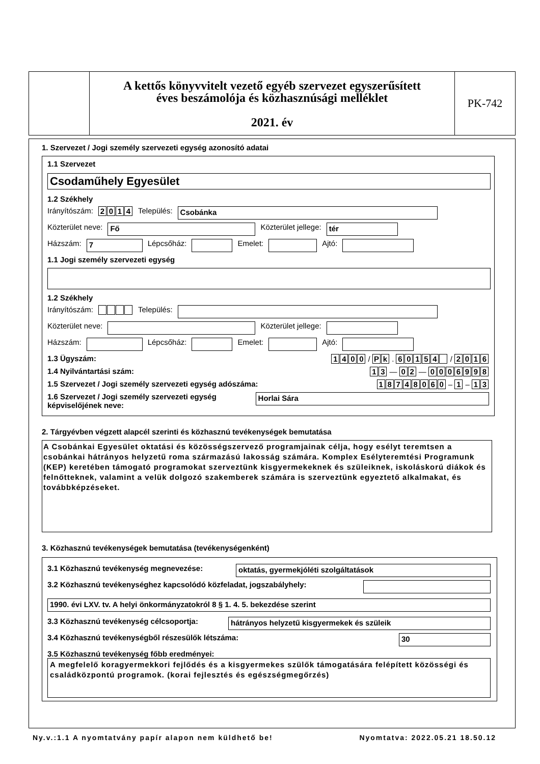A kettős könyvvitelt vezető egyéb szervezet egyszerűsített
éves beszámolója és közhasznúsági melléklet
2021. év
PK-742
1. Szervezet / Jogi személy szervezeti egység azonosító adatai
1.1 Szervezet
Csodaműhely Egyesület
1.2 Székhely
Irányítószám: 2014 Település: Csobánka
Közterület neve: Fő Közterület jellege: tér
Házszám: 7 Lépcsőház: Emelet: Ajtó:
1.1 Jogi személy szervezeti egység
1.2 Székhely
Irányítószám: Település:
Közterület neve: Közterület jellege:
Házszám: Lépcsőház: Emelet: Ajtó:
1.3 Ügyszám: 1400 / Pk . 60154 / 2016
1.4 Nyilvántartási szám: 13 — 02 — 0006998
1.5 Szervezet / Jogi személy szervezeti egység adószáma: 18748060 – 1 – 13
1.6 Szervezet / Jogi személy szervezeti egység képviselőjének neve: Horlai Sára
2. Tárgyévben végzett alapcél szerinti és közhasznú tevékenységek bemutatása
A Csobánkai Egyesület oktatási és közösségszervező programjainak célja, hogy esélyt teremtsen a csobánkai hátrányos helyzetű roma származású lakosság számára. Komplex Esélyteremtési Programunk (KEP) keretében támogató programokat szerveztünk kisgyermekeknek és szüleiknek, iskoláskorú diákok és felnőtteknek, valamint a velük dolgozó szakemberek számára is szerveztünk egyeztető alkalmakat, és továbbképzéseket.
3. Közhasznú tevékenységek bemutatása (tevékenységenként)
3.1 Közhasznú tevékenység megnevezése: oktatás, gyermekjóléti szolgáltatások
3.2 Közhasznú tevékenységhez kapcsolódó közfeladat, jogszabályhely:
1990. évi LXV. tv. A helyi önkormányzatokról 8 § 1. 4. 5. bekezdése szerint
3.3 Közhasznú tevékenység célcsoportja: hátrányos helyzetű kisgyermekek és szüleik
3.4 Közhasznú tevékenységből részesülők létszáma: 30
3.5 Közhasznú tevékenység főbb eredményei:
A megfelelő koragyermekkori fejlődés és a kisgyermekes szülők támogatására felépített közösségi és családközpontú programok. (korai fejlesztés és egészségmegőrzés)
Ny.v.:1.1 A nyomtatvány papír alapon nem küldhető be! Nyomtatva: 2022.05.21 18.50.12